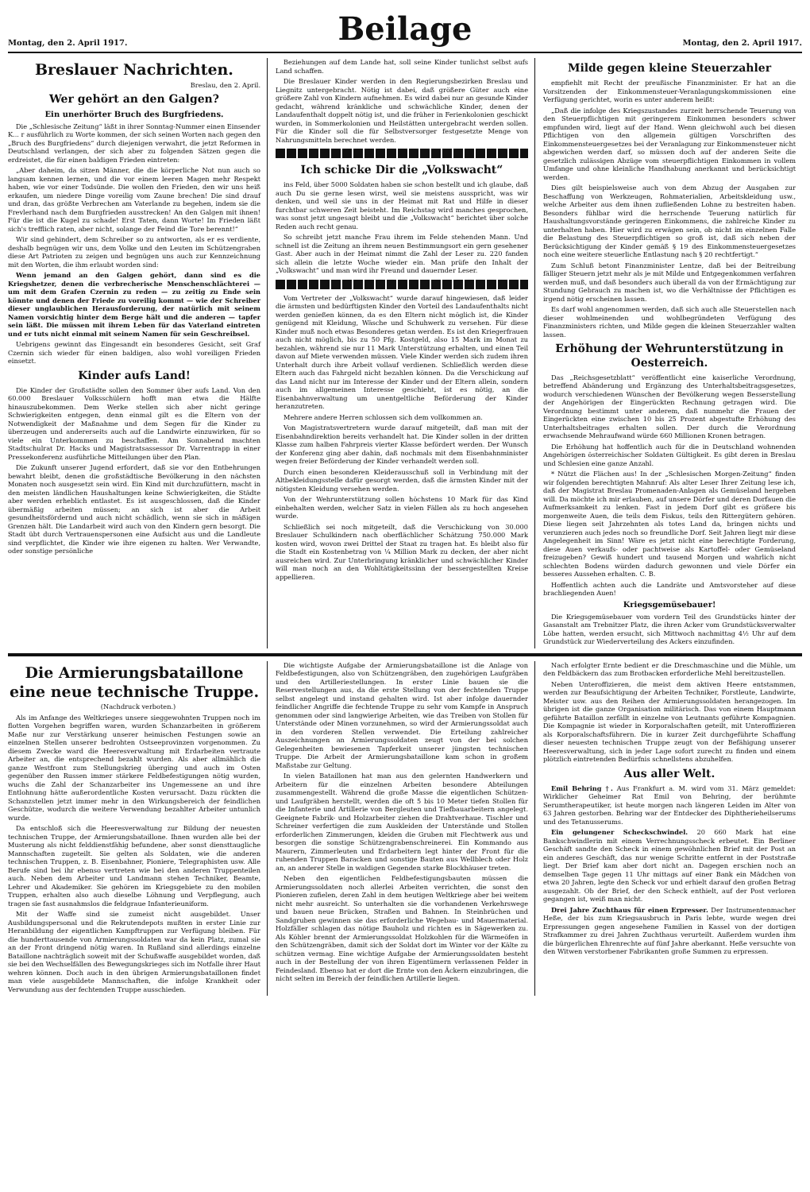Montag, den 2. April 1917.
Beilage
Montag, den 2. April 1917.
Breslauer Nachrichten.
Breslau, den 2. April.
Wer gehört an den Galgen?
Ein unerhörter Bruch des Burgfriedens.
Die „Schlesische Zeitung“ läßt in ihrer Sonntag-Nummer einen Einsender K... r ausführlich zu Worte kommen, der sich seinen Worten nach gegen den „Bruch des Burgfriedens“ durch diejenigen verwahrt, die jetzt Reformen in Deutschland verlangen, der sich aber zu folgenden Sätzen gegen die erdreistet, die für einen baldigen Frieden eintreten:
„Aber daheim, da sitzen Männer, die die körperliche Not nun auch so langsam kennen lernen, und die vor einem leeren Magen mehr Respekt haben, wie vor einer Todsünde. Die wollen den Frieden, den wir uns heiß erkaufen, um niedere Dinge voreilig vom Zaune brechen! Die sind drauf und dran, das größte Verbrechen am Vaterlande zu begehen, indem sie die Frevlerhand nach dem Burgfrieden ausstrecken! An den Galgen mit ihnen! Für die ist die Kugel zu schade! Erst Taten, dann Worte! Im Frieden läßt sich's trefflich raten, aber nicht, solange der Feind die Tore berennt!“
Wir sind gehindert, dem Schreiber so zu antworten, als er es verdiente, deshalb begnügen wir uns, dem Volke und den Leuten im Schützengraben diese Art Patrioten zu zeigen und begnügen uns auch zur Kennzeichnung mit den Worten, die ihm erlaubt worden sind:
Wenn jemand an den Galgen gehört, dann sind es die Kriegshetzer, denen die verbrecherische Menschenschlächterei — um mit dem Grafen Czernin zu reden — zu zeitig zu Ende sein könnte und denen der Friede zu voreilig kommt — wie der Schreiber dieser unglaublichen Herausforderung, der natürlich mit seinem Namen vorsichtig hinter dem Berge hält und die anderen — tapfer sein läßt. Die müssen mit ihrem Leben für das Vaterland eintreten und er tuts nicht einmal mit seinem Namen für sein Geschreibsel.
Uebrigens gewinnt das Eingesandt ein besonderes Gesicht, seit Graf Czernin sich wieder für einen baldigen, also wohl voreiligen Frieden einsetzt.
Kinder aufs Land!
Die Kinder der Großstädte sollen den Sommer über aufs Land. Von den 60.000 Breslauer Volksschülern hofft man etwa die Hälfte hinauszubekommen. Dem Werke stellen sich aber nicht geringe Schwierigkeiten entgegen, denn einmal gilt es die Eltern von der Notwendigkeit der Maßnahme und dem Segen für die Kinder zu überzeugen und andererseits auch auf die Landwirte einzuwirken, für so viele ein Unterkommen zu beschaffen. Am Sonnabend machten Stadtschulrat Dr. Hacks und Magistratsassessor Dr. Varrentrapp in einer Pressekonferenz ausführliche Mitteilungen über den Plan.
Die Zukunft unserer Jugend erfordert, daß sie vor den Entbehrungen bewahrt bleibt, denen die großstädtische Bevölkerung in den nächsten Monaten noch ausgesetzt sein wird. Ein Kind mit durchzufüttern, macht in den meisten ländlichen Haushaltungen keine Schwierigkeiten, die Städte aber werden erheblich entlastet. Es ist ausgeschlossen, daß die Kinder übermäßig arbeiten müssen; an sich ist aber die Arbeit gesundheitsfördernd und auch nicht schädlich, wenn sie sich in mäßigen Grenzen hält. Die Landarbeit wird auch von den Kindern gern besorgt. Die Stadt übt durch Vertrauenspersonen eine Aufsicht aus und die Landleute sind verpflichtet, die Kinder wie ihre eigenen zu halten. Wer Verwandte, oder sonstige persönliche
Beziehungen auf dem Lande hat, soll seine Kinder tunlichst selbst aufs Land schaffen.
Die Breslauer Kinder werden in den Regierungsbezirken Breslau und Liegnitz untergebracht. Nötig ist dabei, daß größere Güter auch eine größere Zahl von Kindern aufnehmen. Es wird dabei nur an gesunde Kinder gedacht, während kränkliche und schwächliche Kinder, denen der Landaufenthalt doppelt nötig ist, und die früher in Ferienkolonien geschickt wurden, in Sommerkolonien und Heilstätten untergebracht werden sollen. Für die Kinder soll die für Selbstversorger festgesetzte Menge von Nahrungsmitteln berechnet werden.
Ich schicke Dir die „Volkswacht“
ins Feld, über 5000 Soldaten haben sie schon bestellt und ich glaube, daß auch Du sie gerne lesen wirst, weil sie meistens ausspricht, was wir denken, und weil sie uns in der Heimat mit Rat und Hilfe in dieser furchtbar schweren Zeit beisteht. Im Reichstag wird manches gesprochen, was sonst jetzt ungesagt bleibt und die „Volkswacht“ berichtet über solche Reden auch recht genau.
So schreibt jetzt manche Frau ihrem im Felde stehenden Mann. Und schnell ist die Zeitung an ihrem neuen Bestimmungsort ein gern gesehener Gast. Aber auch in der Heimat nimmt die Zahl der Leser zu. 220 fanden sich allein die letzte Woche wieder ein. Man prüfe den Inhalt der „Volkswacht“ und man wird ihr Freund und dauernder Leser.
Vom Vertreter der „Volkswacht“ wurde darauf hingewiesen, daß leider die ärmsten und bedürftigsten Kinder den Vorteil des Landaufenthalts nicht werden genießen können, da es den Eltern nicht möglich ist, die Kinder genügend mit Kleidung, Wäsche und Schuhwerk zu versehen. Für diese Kinder muß noch etwas Besonderes getan werden. Es ist den Kriegerfrauen auch nicht möglich, bis zu 50 Pfg. Kostgeld, also 15 Mark im Monat zu bezahlen, während sie nur 11 Mark Unterstützung erhalten, und einen Teil davon auf Miete verwenden müssen. Viele Kinder werden sich zudem ihren Unterhalt durch ihre Arbeit vollauf verdienen. Schließlich werden diese Eltern auch das Fahrgeld nicht bezahlen können. Da die Verschickung auf das Land nicht nur im Interesse der Kinder und der Eltern allein, sondern auch im allgemeinen Interesse geschieht, ist es nötig, an die Eisenbahnverwaltung um unentgeltliche Beförderung der Kinder heranzutreten.
Mehrere andere Herren schlossen sich dem vollkommen an.
Von Magistratsvertretern wurde darauf mitgeteilt, daß man mit der Eisenbahndirektion bereits verhandelt hat. Die Kinder sollen in der dritten Klasse zum halben Fahrpreis vierter Klasse befördert werden. Der Wunsch der Konferenz ging aber dahin, daß nochmals mit dem Eisenbahnminister wegen freier Beförderung der Kinder verhandelt werden soll.
Durch einen besonderen Kleiderausschuß soll in Verbindung mit der Altbekleidungsstelle dafür gesorgt werden, daß die ärmsten Kinder mit der nötigsten Kleidung versehen werden.
Von der Wehrunterstützung sollen höchstens 10 Mark für das Kind einbehalten werden, welcher Satz in vielen Fällen als zu hoch angesehen wurde.
Schließlich sei noch mitgeteilt, daß die Verschickung von 30.000 Breslauer Schulkindern nach oberflächlicher Schätzung 750.000 Mark kosten wird, wovon zwei Drittel der Staat zu tragen hat. Es bleibt also für die Stadt ein Kostenbetrag von ¼ Million Mark zu decken, der aber nicht ausreichen wird. Zur Unterbringung kränklicher und schwächlicher Kinder will man noch an den Wohltätigkeitssinn der bessergestellten Kreise appellieren.
Milde gegen kleine Steuerzahler
empfiehlt mit Recht der preußische Finanzminister. Er hat an die Vorsitzenden der Einkommensteuer-Veranlagungskommissionen eine Verfügung gerichtet, worin es unter anderem heißt:
„Daß die infolge des Kriegszustandes zurzeit herrschende Teuerung von den Steuerpflichtigen mit geringerem Einkommen besonders schwer empfunden wird, liegt auf der Hand. Wenn gleichwohl auch bei diesen Pflichtigen von den allgemein gültigen Vorschriften des Einkommensteuergesetzes bei der Veranlagung zur Einkommensteuer nicht abgewichen werden darf, so müssen doch auf der anderen Seite die gesetzlich zulässigen Abzüge vom steuerpflichtigen Einkommen in vollem Umfange und ohne kleinliche Handhabung anerkannt und berücksichtigt werden.
Dies gilt beispielsweise auch von dem Abzug der Ausgaben zur Beschaffung von Werkzeugen, Rohmaterialien, Arbeitskleidung usw., welche Arbeiter aus dem ihnen zufließenden Lohne zu bestreiten haben. Besonders fühlbar wird die herrschende Teuerung natürlich für Haushaltungsvorstände geringeren Einkommens, die zahlreiche Kinder zu unterhalten haben. Hier wird zu erwägen sein, ob nicht im einzelnen Falle die Belastung des Steuerpflichtigen so groß ist, daß sich neben der Berücksichtigung der Kinder gemäß § 19 des Einkommensteuergesetzes noch eine weitere steuerliche Entlastung nach § 20 rechtfertigt.“
Zum Schluß betont Finanzminister Lentze, daß bei der Beitreibung fälliger Steuern jetzt mehr als je mit Milde und Entgegenkommen verfahren werden muß, und daß besonders auch überall da von der Ermächtigung zur Stundung Gebrauch zu machen ist, wo die Verhältnisse der Pflichtigen es irgend nötig erscheinen lassen.
Es darf wohl angenommen werden, daß sich auch alle Steuerstellen nach dieser wohlmeinenden und wohlbegründeten Verfügung des Finanzministers richten, und Milde gegen die kleinen Steuerzahler walten lassen.
Erhöhung der Wehrunterstützung in Oesterreich.
Das „Reichsgesetzblatt“ veröffentlicht eine kaiserliche Verordnung, betreffend Abänderung und Ergänzung des Unterhaltsbeitragsgesetzes, wodurch verschiedenen Wünschen der Bevölkerung wegen Besserstellung der Angehörigen der Eingerückten Rechnung getragen wird. Die Verordnung bestimmt unter anderem, daß nunmehr die Frauen der Eingerückten eine zwischen 10 bis 25 Prozent abgestufte Erhöhung des Unterhaltsbeitrages erhalten sollen. Der durch die Verordnung erwachsende Mehraufwand würde 660 Millionen Kronen betragen.
Die Erhöhung hat hoffentlich auch für die in Deutschland wohnenden Angehörigen österreichischer Soldaten Gültigkeit. Es gibt deren in Breslau und Schlesien eine ganze Anzahl.
* Nützt die Flächen aus! In der „Schlesischen Morgen-Zeitung“ finden wir folgenden berechtigten Mahnruf: Als alter Leser Ihrer Zeitung lese ich, daß der Magistrat Breslau Promenaden-Anlagen als Gemüseland hergeben will. Da möchte ich mir erlauben, auf unsere Dörfer und deren Dorfauen die Aufmerksamkeit zu lenken. Fast in jedem Dorf gibt es größere bis morgenweite Auen, die teils dem Fiskus, teils den Rittergütern gehören. Diese liegen seit Jahrzehnten als totes Land da, bringen nichts und verunzieren auch jedes noch so freundliche Dorf. Seit Jahren liegt mir diese Angelegenheit im Sinn! Wäre es jetzt nicht eine berechtigte Forderung, diese Auen verkaufs- oder pachtweise als Kartoffel- oder Gemüseland freizugeben? Gewiß hundert und tausend Morgen und wahrlich nicht schlechten Bodens würden dadurch gewonnen und viele Dörfer ein besseres Aussehen erhalten. C. B.
Hoffentlich achten auch die Landräte und Amtsvorsteher auf diese brachliegenden Auen!
Kriegsgemüsebauer!
Die Kriegsgemüsebauer vom vordern Teil des Grundstücks hinter der Gasanstalt am Trebnitzer Platz, die ihren Acker vom Grundstücksverwalter Löbe hatten, werden ersucht, sich Mittwoch nachmittag 4½ Uhr auf dem Grundstück zur Wiederverteilung des Ackers einzufinden.
Die Armierungsbataillone eine neue technische Truppe.
(Nachdruck verboten.)
Als im Anfange des Weltkrieges unsere sieggewohnten Truppen noch im flotten Vorgehen begriffen waren, wurden Schanzarbeiten in größerem Maße nur zur Verstärkung unserer heimischen Festungen sowie an einzelnen Stellen unserer bedrohten Ostseeprovinzen vorgenommen. Zu diesem Zwecke ward die Heeresverwaltung mit Erdarbeiten vertraute Arbeiter an, die entsprechend bezahlt wurden. Als aber allmählich die ganze Westfront zum Stellungskrieg überging und auch im Osten gegenüber den Russen immer stärkere Feldbefestigungen nötig wurden, wuchs die Zahl der Schanzarbeiter ins Ungemessene an und ihre Entlohnung hätte außerordentliche Kosten verursacht. Dazu rückten die Schanzstellen jetzt immer mehr in den Wirkungsbereich der feindlichen Geschütze, wodurch die weitere Verwendung bezahlter Arbeiter untunlich wurde.
Da entschloß sich die Heeresverwaltung zur Bildung der neuesten technischen Truppe, der Armierungsbataillone. Ihnen wurden alle bei der Musterung als nicht felddienstfähig befundene, aber sonst diensttaugliche Mannschaften zugeteilt. Sie gelten als Soldaten, wie die anderen technischen Truppen, z. B. Eisenbahner, Pioniere, Telegraphisten usw. Alle Berufe sind bei ihr ebenso vertreten wie bei den anderen Truppenteilen auch. Neben dem Arbeiter und Landmann stehen Techniker, Beamte, Lehrer und Akademiker. Sie gehören im Kriegsgebiete zu den mobilen Truppen, erhalten also auch dieselbe Löhnung und Verpflegung, auch tragen sie fast ausnahmslos die feldgraue Infanterieuniform.
Mit der Waffe sind sie zumeist nicht ausgebildet. Unser Ausbildungspersonal und die Rekrutendepots mußten in erster Linie zur Heranbildung der eigentlichen Kampftruppen zur Verfügung bleiben. Für die hunderttausende von Armierungssoldaten war da kein Platz, zumal sie an der Front dringend nötig waren. In Rußland sind allerdings einzelne Bataillone nachträglich soweit mit der Schußwaffe ausgebildet worden, daß sie bei den Wechselfällen des Bewegungskrieges sich im Notfalle ihrer Haut wehren können. Doch auch in den übrigen Armierungsbataillonen findet man viele ausgebildete Mannschaften, die infolge Krankheit oder Verwundung aus der fechtenden Truppe ausschieden.
Die wichtigste Aufgabe der Armierungsbataillone ist die Anlage von Feldbefestigungen, also von Schützengräben, den zugehörigen Laufgräben und den Artilleriestellungen. In erster Linie bauen sie die Reservestellungen aus, da die erste Stellung von der fechtenden Truppe selbst angelegt und instand gehalten wird. Ist aber infolge dauernder feindlicher Angriffe die fechtende Truppe zu sehr vom Kampfe in Anspruch genommen oder sind langwierige Arbeiten, wie das Treiben von Stollen für Unterstände oder Minen vorzunehmen, so wird der Armierungssoldat auch in den vorderen Stellen verwendet. Die Erteilung zahlreicher Auszeichnungen an Armierungssoldaten zeugt von der bei solchen Gelegenheiten bewiesenen Tapferkeit unserer jüngsten technischen Truppe. Die Arbeit der Armierungsbataillone kam schon in großem Maßstabe zur Geltung.
In vielen Bataillonen hat man aus den gelernten Handwerkern und Arbeitern für die einzelnen Arbeiten besondere Abteilungen zusammengestellt. Während die große Masse die eigentlichen Schützen- und Laufgräben herstellt, werden die oft 5 bis 10 Meter tiefen Stollen für die Infanterie und Artillerie von Bergleuten und Tiefbauarbeitern angelegt. Geeignete Fabrik- und Holzarbeiter ziehen die Drahtverhaue. Tischler und Schreiner verfertigen die zum Auskleiden der Unterstände und Stollen erforderlichen Zimmerungen, kleiden die Gruben mit Flechtwerk aus und besorgen die sonstige Schützengrabenschreinerei. Ein Kommando aus Maurern, Zimmerleuten und Erdarbeitern legt hinter der Front für die ruhenden Truppen Baracken und sonstige Bauten aus Wellblech oder Holz an, an anderer Stelle in waldigen Gegenden starke Blockhäuser treten.
Neben den eigentlichen Feldbefestigungsbauten müssen die Armierungssoldaten noch allerlei Arbeiten verrichten, die sonst den Pionieren zufielen, deren Zahl in dem heutigen Weltkriege aber bei weitem nicht mehr ausreicht. So unterhalten sie die vorhandenen Verkehrswege und bauen neue Brücken, Straßen und Bahnen. In Steinbrüchen und Sandgruben gewinnen sie das erforderliche Wegebau- und Mauermaterial. Holzfäller schlagen das nötige Bauholz und richten es in Sägewerken zu. Als Köhler brennt der Armierungssoldat Holzkohlen für die Wärmeöfen in den Schützengräben, damit sich der Soldat dort im Winter vor der Kälte zu schützen vermag. Eine wichtige Aufgabe der Armierungssoldaten besteht auch in der Bestellung der von ihren Eigentümern verlassenen Felder in Feindesland. Ebenso hat er dort die Ernte von den Äckern einzubringen, die nicht selten im Bereich der feindlichen Artillerie liegen.
Nach erfolgter Ernte bedient er die Dreschmaschine und die Mühle, um den Feldbäckern das zum Brotbacken erforderliche Mehl bereitzustellen.
Neben Unteroffizieren, die meist dem aktiven Heere entstammen, werden zur Beaufsichtigung der Arbeiten Techniker, Forstleute, Landwirte, Meister usw. aus den Reihen der Armierungssoldaten herangezogen. Im übrigen ist die ganze Organisation militärisch. Das von einem Hauptmann geführte Bataillon zerfällt in einzelne von Leutnants geführte Kompagnien. Die Kompagnie ist wieder in Korporalschaften geteilt, mit Unteroffizieren als Korporalschaftsführern. Die in kurzer Zeit durchgeführte Schaffung dieser neuesten technischen Truppe zeugt von der Befähigung unserer Heeresverwaltung, sich in jeder Lage sofort zurecht zu finden und einem plötzlich eintretenden Bedürfnis schnellstens abzuhelfen.
Aus aller Welt.
Emil Behring †. Aus Frankfurt a. M. wird vom 31. März gemeldet: Wirklicher Geheimer Rat Emil von Behring, der berühmte Serumtherapeutiker, ist heute morgen nach längeren Leiden im Alter von 63 Jahren gestorben. Behring war der Entdecker des Diphtherieheilserums und des Tetanusserums.
Ein gelungener Scheckschwindel. 20 660 Mark hat eine Bankschwindlerin mit einem Verrechnungsscheck erbeutet. Ein Berliner Geschäft sandte den Scheck in einem gewöhnlichen Brief mit der Post an ein anderes Geschäft, das nur wenige Schritte entfernt in der Poststraße liegt. Der Brief kam aber dort nicht an. Dagegen erschien noch an demselben Tage gegen 11 Uhr mittags auf einer Bank ein Mädchen von etwa 20 Jahren, legte den Scheck vor und erhielt darauf den großen Betrag ausgezahlt. Ob der Brief, der den Scheck enthielt, auf der Post verloren gegangen ist, weiß man nicht.
Drei Jahre Zuchthaus für einen Erpresser. Der Instrumentenmacher Heße, der bis zum Kriegsausbruch in Paris lebte, wurde wegen drei Erpressungen gegen angesehene Familien in Kassel von der dortigen Strafkammer zu drei Jahren Zuchthaus verurteilt. Außerdem wurden ihm die bürgerlichen Ehrenrechte auf fünf Jahre aberkannt. Heße versuchte von den Witwen verstorbener Fabrikanten große Summen zu erpressen.